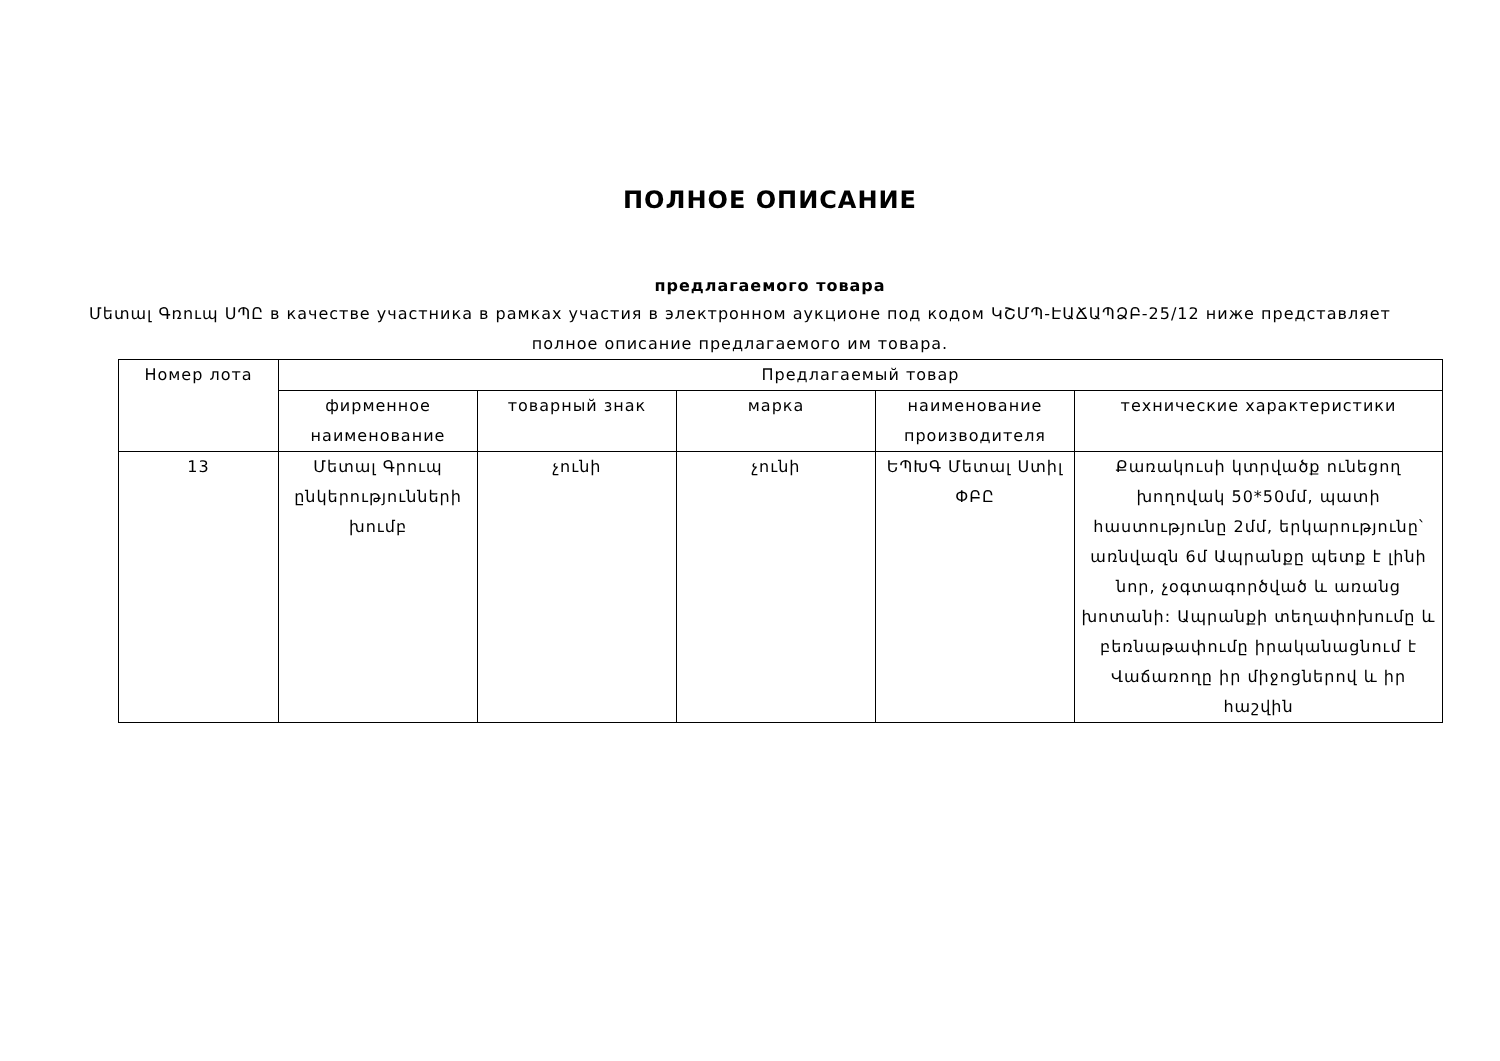ПОЛНОЕ ОПИСАНИЕ
предлагаемого товара
Մետալ Գռուպ ՍՊԸ в качестве участника в рамках участия в электронном аукционе под кодом ԿՇՄՊ-ԷԱՃԱՊՁԲ-25/12 ниже представляет полное описание предлагаемого им товара.
| Номер лота | Предлагаемый товар | | | | |
| --- | --- | --- | --- | --- | --- |
| | фирменное наименование | товарный знак | марка | наименование производителя | технические характеристики |
| 13 | Մետալ Գրուպ ընկերությունների խումբ | չունի | չունի | ԵՊԽԳ Մետալ Ստիլ ՓԲԸ | Քառակուսի կտրվածք ունեցող խողովակ 50*50մմ, պատի հաստությունը 2մմ, երկարությունը՝ առնվազն 6մ Ապրանքը պետք է լինի նոր, չօգտագործված և առանց խոտանի: Ապրանքի տեղափոխումը և բեռնաթափումը իրականացնում է Վաճառողը իր միջոցներով և իր հաշվին |